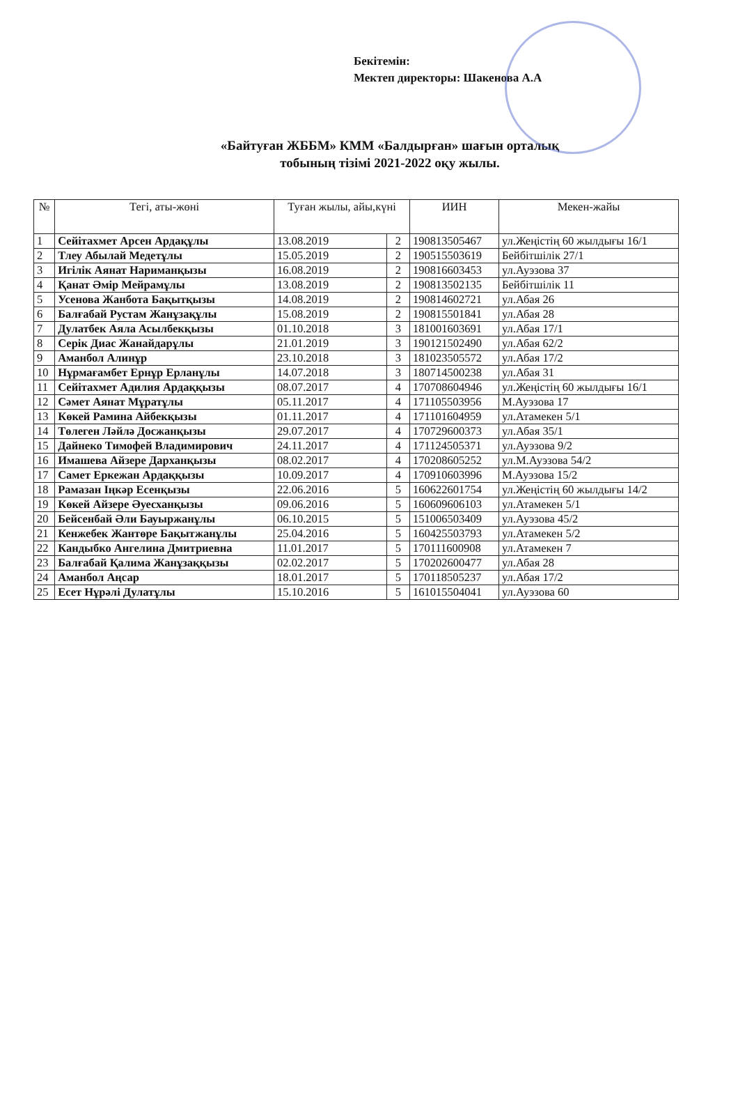Бекітемін:
Мектеп директоры: Шакенова А.А
«Байтуған ЖББМ» КММ «Балдырған» шағын орталық
тобының тізімі 2021-2022 оқу жылы.
| № | Тегі, аты-жөні | Туған жылы, айы,күні | | ИИН | Мекен-жайы |
| --- | --- | --- | --- | --- | --- |
| 1 | Сейітахмет Арсен Ардақұлы | 13.08.2019 | 2 | 190813505467 | ул.Жеңістің 60 жылдығы 16/1 |
| 2 | Тлеу Абылай Медетұлы | 15.05.2019 | 2 | 190515503619 | Бейбітшілік 27/1 |
| 3 | Игілік Аянат Нариманқызы | 16.08.2019 | 2 | 190816603453 | ул.Ауэзова 37 |
| 4 | Қанат Әмір Мейрамұлы | 13.08.2019 | 2 | 190813502135 | Бейбітшілік 11 |
| 5 | Усенова Жанбота Бақытқызы | 14.08.2019 | 2 | 190814602721 | ул.Абая 26 |
| 6 | Балғабай Рустам Жанұзақұлы | 15.08.2019 | 2 | 190815501841 | ул.Абая 28 |
| 7 | Дулатбек Аяла Асылбекқызы | 01.10.2018 | 3 | 181001603691 | ул.Абая 17/1 |
| 8 | Серік Диас Жанайдарұлы | 21.01.2019 | 3 | 190121502490 | ул.Абая 62/2 |
| 9 | Аманбол Алинұр | 23.10.2018 | 3 | 181023505572 | ул.Абая 17/2 |
| 10 | Нұрмағамбет Ернұр Ерланұлы | 14.07.2018 | 3 | 180714500238 | ул.Абая 31 |
| 11 | Сейітахмет Адилия Ардаққызы | 08.07.2017 | 4 | 170708604946 | ул.Жеңістің 60 жылдығы 16/1 |
| 12 | Сәмет Аянат Мұратұлы | 05.11.2017 | 4 | 171105503956 | М.Ауэзова 17 |
| 13 | Көкей Рамина Айбекқызы | 01.11.2017 | 4 | 171101604959 | ул.Атамекен 5/1 |
| 14 | Төлеген Ләйлә Досжанқызы | 29.07.2017 | 4 | 170729600373 | ул.Абая 35/1 |
| 15 | Дайнеко Тимофей Владимирович | 24.11.2017 | 4 | 171124505371 | ул.Ауэзова 9/2 |
| 16 | Имашева Айзере Дарханқызы | 08.02.2017 | 4 | 170208605252 | ул.М.Ауэзова 54/2 |
| 17 | Самет Еркежан Ардаққызы | 10.09.2017 | 4 | 170910603996 | М.Ауэзова 15/2 |
| 18 | Рамазан Іңкәр Есенқызы | 22.06.2016 | 5 | 160622601754 | ул.Жеңістің 60 жылдығы 14/2 |
| 19 | Көкей Айзере Әуесханқызы | 09.06.2016 | 5 | 160609606103 | ул.Атамекен 5/1 |
| 20 | Бейсенбай Әли Бауыржанұлы | 06.10.2015 | 5 | 151006503409 | ул.Ауэзова 45/2 |
| 21 | Кенжебек Жантөре Бақытжанұлы | 25.04.2016 | 5 | 160425503793 | ул.Атамекен 5/2 |
| 22 | Кандыбко Ангелина Дмитриевна | 11.01.2017 | 5 | 170111600908 | ул.Атамекен 7 |
| 23 | Балғабай Қалима Жанұзаққызы | 02.02.2017 | 5 | 170202600477 | ул.Абая 28 |
| 24 | Аманбол Аңсар | 18.01.2017 | 5 | 170118505237 | ул.Абая 17/2 |
| 25 | Есет Нұрәлі Дулатұлы | 15.10.2016 | 5 | 161015504041 | ул.Ауэзова 60 |